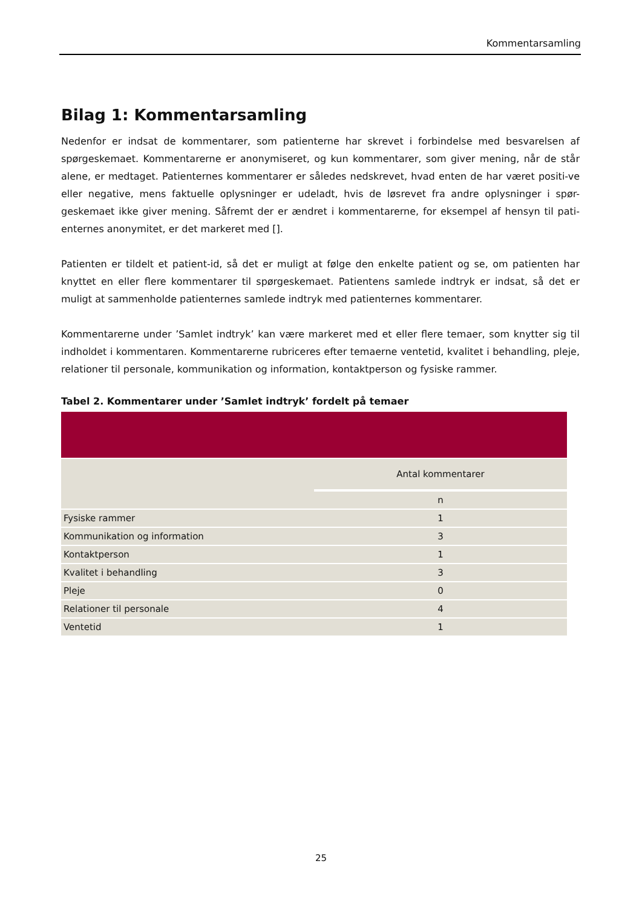Kommentarsamling
Bilag 1: Kommentarsamling
Nedenfor er indsat de kommentarer, som patienterne har skrevet i forbindelse med besvarelsen af spørgeskemaet. Kommentarerne er anonymiseret, og kun kommentarer, som giver mening, når de står alene, er medtaget. Patienternes kommentarer er således nedskrevet, hvad enten de har været positi-ve eller negative, mens faktuelle oplysninger er udeladt, hvis de løsrevet fra andre oplysninger i spør-geskemaet ikke giver mening. Såfremt der er ændret i kommentarerne, for eksempel af hensyn til pati-enternes anonymitet, er det markeret med [].
Patienten er tildelt et patient-id, så det er muligt at følge den enkelte patient og se, om patienten har knyttet en eller flere kommentarer til spørgeskemaet. Patientens samlede indtryk er indsat, så det er muligt at sammenholde patienternes samlede indtryk med patienternes kommentarer.
Kommentarerne under ’Samlet indtryk’ kan være markeret med et eller flere temaer, som knytter sig til indholdet i kommentaren. Kommentarerne rubriceres efter temaerne ventetid, kvalitet i behandling, pleje, relationer til personale, kommunikation og information, kontaktperson og fysiske rammer.
Tabel 2. Kommentarer under ’Samlet indtryk’ fordelt på temaer
| | Antal kommentarer |
| | n |
| Fysiske rammer | 1 |
| Kommunikation og information | 3 |
| Kontaktperson | 1 |
| Kvalitet i behandling | 3 |
| Pleje | 0 |
| Relationer til personale | 4 |
| Ventetid | 1 |
25